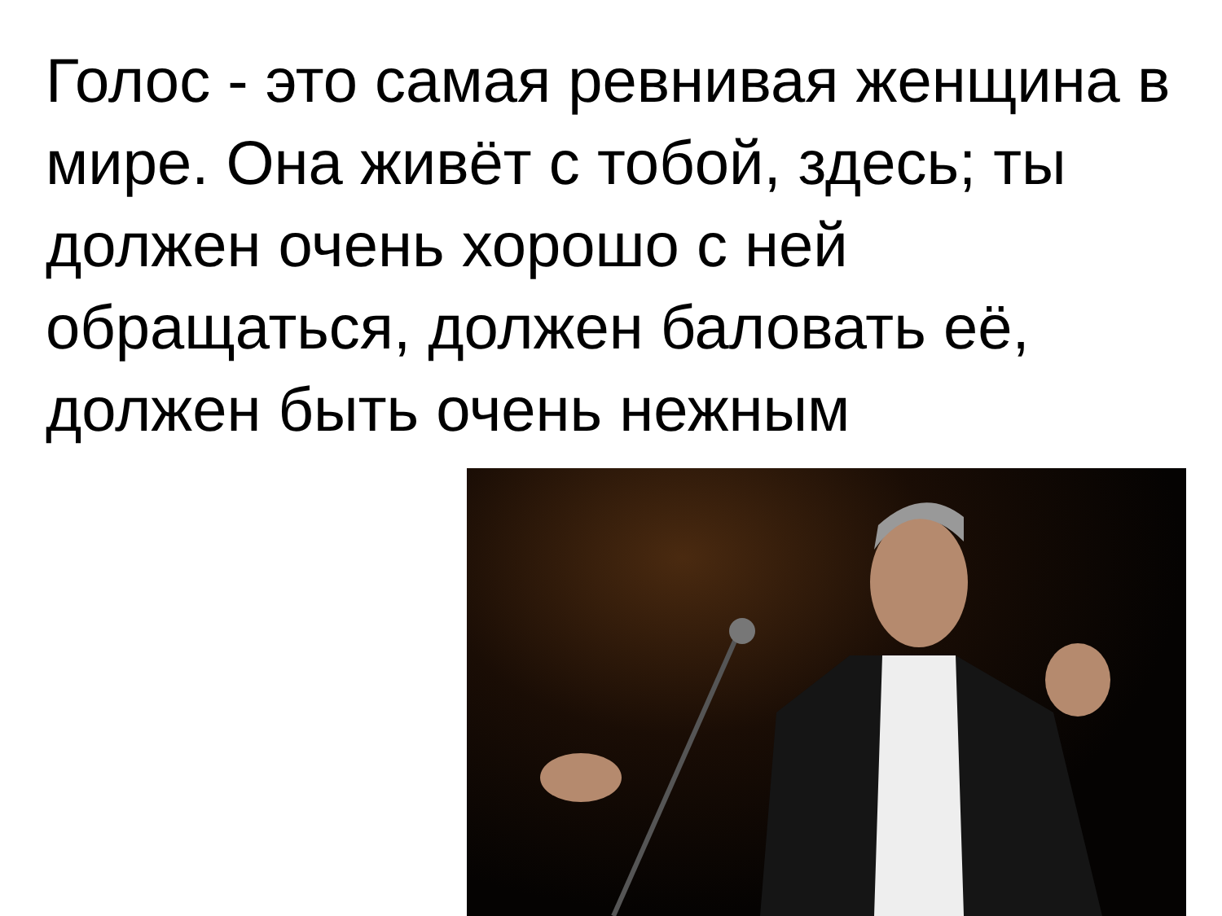Голос - это самая ревнивая женщина в мире. Она живёт с тобой, здесь; ты должен очень хорошо с ней обращаться, должен баловать её, должен быть очень нежным